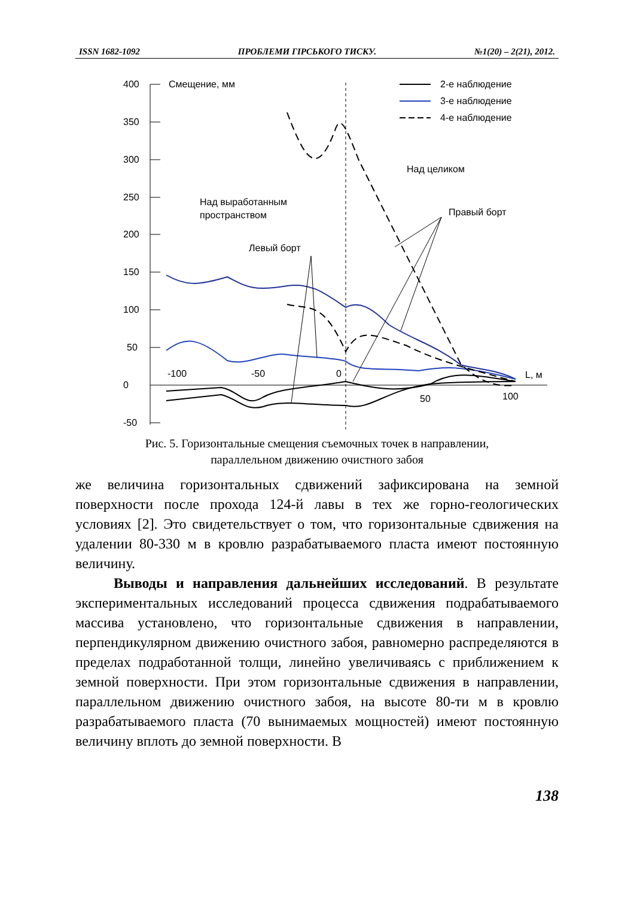ISSN 1682-1092 ПРОБЛЕМИ ГІРСЬКОГО ТИСКУ. №1(20) – 2(21), 2012.
400
350
300
250
200
150
100
50
0
-50
Смещение, мм
-100
-50
0
50
100
L, м
2-е наблюдение
3-е наблюдение
4-е наблюдение
Над целиком
Над выработанным
пространством
Правый борт
Левый борт
Рис. 5. Горизонтальные смещения съемочных точек в направлении,
параллельном движению очистного забоя
же величина горизонтальных сдвижений зафиксирована на земной поверхности после прохода 124-й лавы в тех же горно-геологических условиях [2]. Это свидетельствует о том, что горизонтальные сдвижения на удалении 80-330 м в кровлю разрабатываемого пласта имеют постоянную величину.
Выводы и направления дальнейших исследований. В результате экспериментальных исследований процесса сдвижения подрабатываемого массива установлено, что горизонтальные сдвижения в направлении, перпендикулярном движению очистного забоя, равномерно распределяются в пределах подработанной толщи, линейно увеличиваясь с приближением к земной поверхности. При этом горизонтальные сдвижения в направлении, параллельном движению очистного забоя, на высоте 80-ти м в кровлю разрабатываемого пласта (70 вынимаемых мощностей) имеют постоянную величину вплоть до земной поверхности. В
138